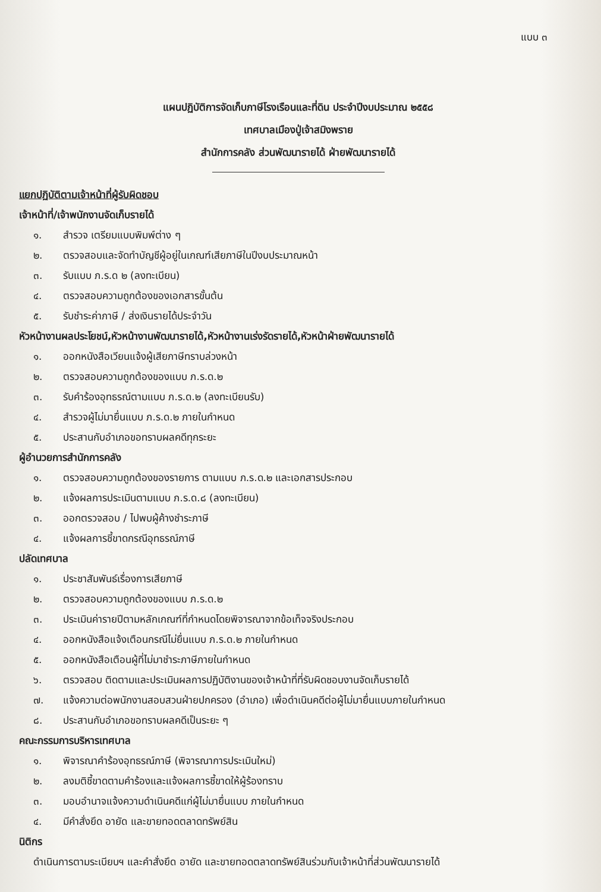แบบ ๓
แผนปฏิบัติการจัดเก็บภาษีโรงเรือนและที่ดิน ประจำปีงบประมาณ ๒๕๕๘
เทศบาลเมืองปู่เจ้าสมิงพราย
สำนักการคลัง ส่วนพัฒนารายได้ ฝ่ายพัฒนารายได้
แยกปฏิบัติตามเจ้าหน้าที่ผู้รับผิดชอบ
เจ้าหน้าที่/เจ้าพนักงานจัดเก็บรายได้
๑. สำรวจ เตรียมแบบพิมพ์ต่าง ๆ
๒. ตรวจสอบและจัดทำบัญชีผู้อยู่ในเกณฑ์เสียภาษีในปีงบประมาณหน้า
๓. รับแบบ ภ.ร.ด ๒ (ลงทะเบียน)
๔. ตรวจสอบความถูกต้องของเอกสารขั้นต้น
๕. รับชำระค่าภาษี / ส่งเงินรายได้ประจำวัน
หัวหน้างานผลประโยชน์,หัวหน้างานพัฒนารายได้,หัวหน้างานเร่งรัดรายได้,หัวหน้าฝ่ายพัฒนารายได้
๑. ออกหนังสือเวียนแจ้งผู้เสียภาษีทราบล่วงหน้า
๒. ตรวจสอบความถูกต้องของแบบ ภ.ร.ด.๒
๓. รับคำร้องอุทธรณ์ตามแบบ ภ.ร.ด.๒ (ลงทะเบียนรับ)
๔. สำรวจผู้ไม่มายื่นแบบ ภ.ร.ด.๒ ภายในกำหนด
๕. ประสานกับอำเภอขอทราบผลคดีทุกระยะ
ผู้อำนวยการสำนักการคลัง
๑. ตรวจสอบความถูกต้องของรายการ ตามแบบ ภ.ร.ด.๒ และเอกสารประกอบ
๒. แจ้งผลการประเมินตามแบบ ภ.ร.ด.๘ (ลงทะเบียน)
๓. ออกตรวจสอบ / ไปพบผู้ค้างชำระภาษี
๔. แจ้งผลการชี้ขาดกรณีอุทธรณ์ภาษี
ปลัดเทศบาล
๑. ประชาสัมพันธ์เรื่องการเสียภาษี
๒. ตรวจสอบความถูกต้องของแบบ ภ.ร.ด.๒
๓. ประเมินค่ารายปีตามหลักเกณฑ์ที่กำหนดโดยพิจารณาจากข้อเท็จจริงประกอบ
๔. ออกหนังสือแจ้งเตือนกรณีไม่ยื่นแบบ ภ.ร.ด.๒ ภายในกำหนด
๕. ออกหนังสือเตือนผู้ที่ไม่มาชำระภาษีภายในกำหนด
๖. ตรวจสอบ ติดตามและประเมินผลการปฏิบัติงานของเจ้าหน้าที่ที่รับผิดชอบงานจัดเก็บรายได้
๗. แจ้งความต่อพนักงานสอบสวนฝ่ายปกครอง (อำเภอ) เพื่อดำเนินคดีต่อผู้ไม่มายื่นแบบภายในกำหนด
๘. ประสานกับอำเภอขอทราบผลคดีเป็นระยะ ๆ
คณะกรรมการบริหารเทศบาล
๑. พิจารณาคำร้องอุทธรณ์ภาษี (พิจารณาการประเมินใหม่)
๒. ลงมติชี้ขาดตามคำร้องและแจ้งผลการชี้ขาดให้ผู้ร้องทราบ
๓. มอบอำนาจแจ้งความดำเนินคดีแก่ผู้ไม่มายื่นแบบ ภายในกำหนด
๔. มีคำสั่งยึด อายัด และขายทอดตลาดทรัพย์สิน
นิติกร
ดำเนินการตามระเบียบฯ และคำสั่งยึด อายัด และขายทอดตลาดทรัพย์สินร่วมกับเจ้าหน้าที่ส่วนพัฒนารายได้